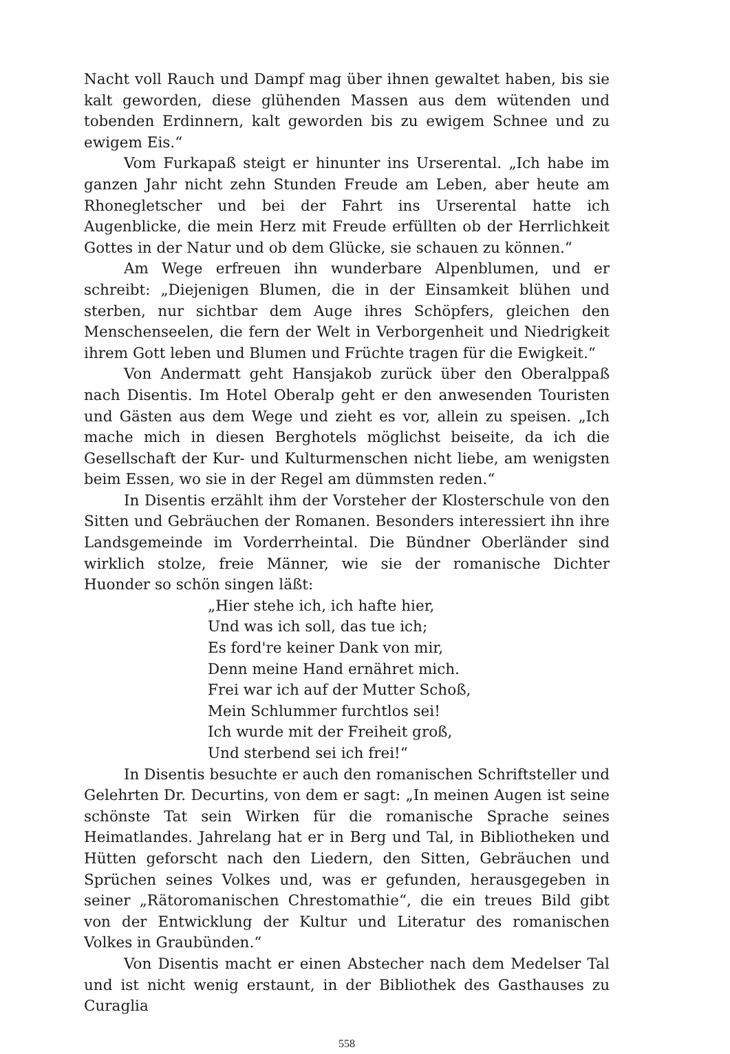Nacht voll Rauch und Dampf mag über ihnen gewaltet haben, bis sie kalt geworden, diese glühenden Massen aus dem wütenden und tobenden Erdinnern, kalt geworden bis zu ewigem Schnee und zu ewigem Eis.“
Vom Furkapaß steigt er hinunter ins Urserental. „Ich habe im ganzen Jahr nicht zehn Stunden Freude am Leben, aber heute am Rhonegletscher und bei der Fahrt ins Urserental hatte ich Augenblicke, die mein Herz mit Freude erfüllten ob der Herrlichkeit Gottes in der Natur und ob dem Glücke, sie schauen zu können.“
Am Wege erfreuen ihn wunderbare Alpenblumen, und er schreibt: „Diejenigen Blumen, die in der Einsamkeit blühen und sterben, nur sichtbar dem Auge ihres Schöpfers, gleichen den Menschenseelen, die fern der Welt in Verborgenheit und Niedrigkeit ihrem Gott leben und Blumen und Früchte tragen für die Ewigkeit.“
Von Andermatt geht Hansjakob zurück über den Oberalppaß nach Disentis. Im Hotel Oberalp geht er den anwesenden Touristen und Gästen aus dem Wege und zieht es vor, allein zu speisen. „Ich mache mich in diesen Berghotels möglichst beiseite, da ich die Gesellschaft der Kur- und Kulturmenschen nicht liebe, am wenigsten beim Essen, wo sie in der Regel am dümmsten reden.“
In Disentis erzählt ihm der Vorsteher der Klosterschule von den Sitten und Gebräuchen der Romanen. Besonders interessiert ihn ihre Landsgemeinde im Vorderrheintal. Die Bündner Oberländer sind wirklich stolze, freie Männer, wie sie der romanische Dichter Huonder so schön singen läßt:
„Hier stehe ich, ich hafte hier,
Und was ich soll, das tue ich;
Es ford're keiner Dank von mir,
Denn meine Hand ernähret mich.
Frei war ich auf der Mutter Schoß,
Mein Schlummer furchtlos sei!
Ich wurde mit der Freiheit groß,
Und sterbend sei ich frei!“
In Disentis besuchte er auch den romanischen Schriftsteller und Gelehrten Dr. Decurtins, von dem er sagt: „In meinen Augen ist seine schönste Tat sein Wirken für die romanische Sprache seines Heimatlandes. Jahrelang hat er in Berg und Tal, in Bibliotheken und Hütten geforscht nach den Liedern, den Sitten, Gebräuchen und Sprüchen seines Volkes und, was er gefunden, herausgegeben in seiner „Rätoromanischen Chrestomathie“, die ein treues Bild gibt von der Entwicklung der Kultur und Literatur des romanischen Volkes in Graubünden.“
Von Disentis macht er einen Abstecher nach dem Medelser Tal und ist nicht wenig erstaunt, in der Bibliothek des Gasthauses zu Curaglia
558